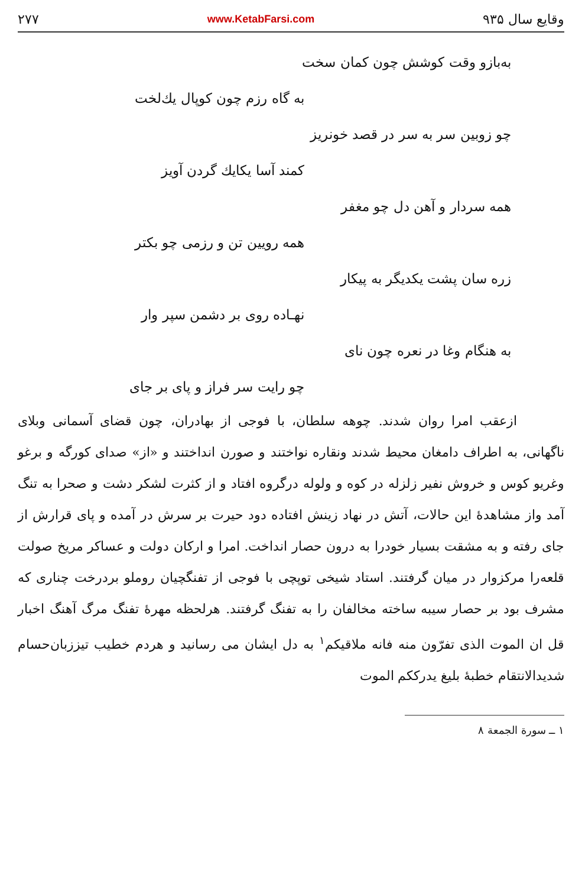وقایع سال ۹۳۵ www.KetabFarsi.com ۲۷۷
به‌بازو وقت کوشش چون کمان سخت
به گاه رزم چون کوپال یك‌لخت
چو زوبین سر به سر در قصد خونریز
کمند آسا یکایك گردن آویز
همه سردار و آهن دل چو مغفر
همه رویین تن و رزمی چو بکتر
زره سان پشت یکدیگر به پیکار
نهـاده روی بر دشمن سپر وار
به هنگام وغا در نعره چون نای
چو رایت سر فراز و پای بر جای
ازعقب امرا روان شدند. چوهه سلطان، با فوجی از بهادران، چون قضای آسمانی وبلای ناگهانی، به اطراف دامغان محیط شدند ونقاره نواختند و صورن انداختند و «از» صدای کورگه و برغو وغریو کوس و خروش نفیر زلزله در کوه و ولوله درگروه افتاد و از کثرت لشکر دشت و صحرا به تنگ آمد واز مشاهدهٔ این حالات، آتش در نهاد زینش افتاده دود حیرت بر سرش در آمده و پای قرارش از جای رفته و به مشقت بسیار خودرا به درون حصار انداخت. امرا و ارکان دولت و عساکر مریخ صولت قلعه‌را مرکزوار در میان گرفتند. استاد شیخی توپچی با فوجی از تفنگچیان روملو بردرخت چناری که مشرف بود بر حصار سیبه ساخته مخالفان را به تفنگ گرفتند. هرلحظه مهرهٔ تفنگ مرگ آهنگ اخبار قل ان الموت الذی تفرّون منه فانه ملاقیکم<sup>۱</sup> به دل ایشان می رسانید و هردم خطیب تیززبان‌حسام شدیدالانتقام خطبهٔ بلیغ یدرککم الموت
۱ ــ سورة الجمعة ۸